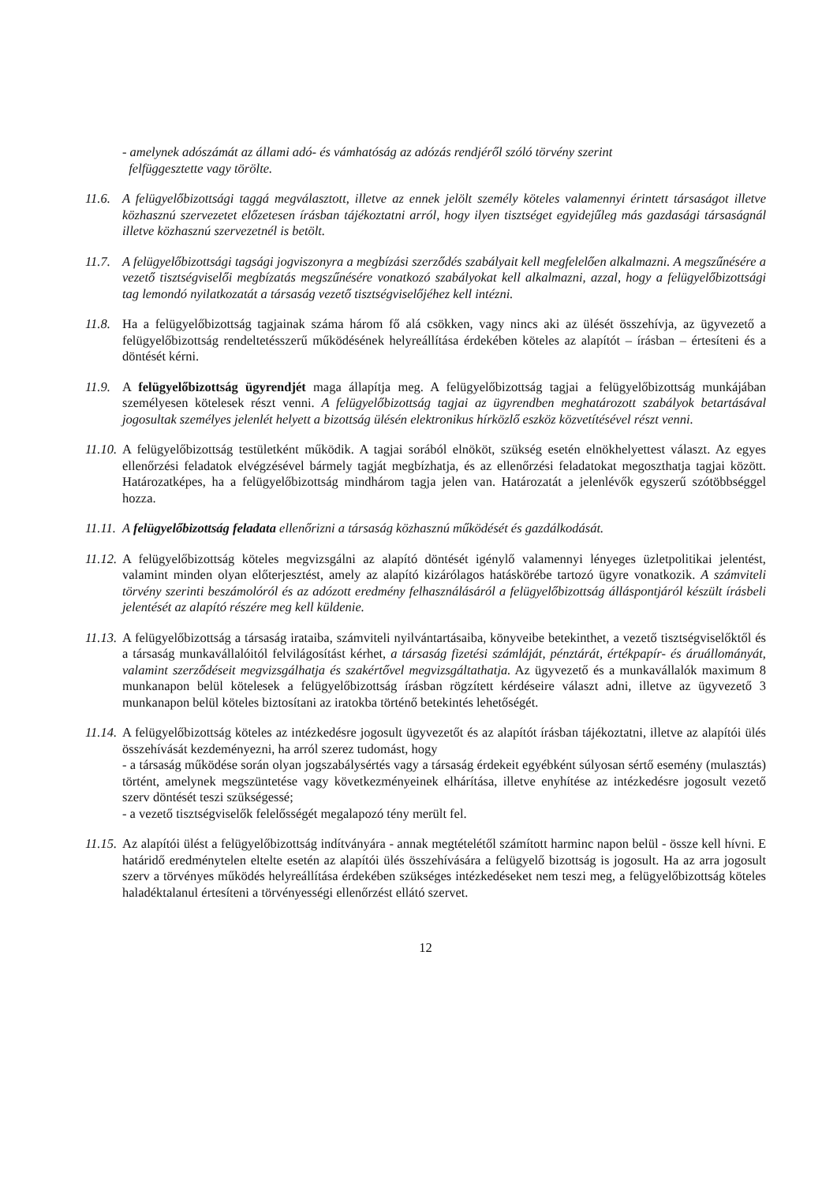- amelynek adószámát az állami adó- és vámhatóság az adózás rendjéről szóló törvény szerint
felfüggesztette vagy törölte.
11.6.
A felügyelőbizottsági taggá megválasztott, illetve az ennek jelölt személy köteles valamennyi érintett társaságot illetve közhasznú szervezetet előzetesen írásban tájékoztatni arról, hogy ilyen tisztséget egyidejűleg más gazdasági társaságnál illetve közhasznú szervezetnél is betölt.
11.7.
A felügyelőbizottsági tagsági jogviszonyra a megbízási szerződés szabályait kell megfelelően alkalmazni. A megszűnésére a vezető tisztségviselői megbízatás megszűnésére vonatkozó szabályokat kell alkalmazni, azzal, hogy a felügyelőbizottsági tag lemondó nyilatkozatát a társaság vezető tisztségviselőjéhez kell intézni.
11.8.
Ha a felügyelőbizottság tagjainak száma három fő alá csökken, vagy nincs aki az ülését összehívja, az ügyvezető a felügyelőbizottság rendeltetésszerű működésének helyreállítása érdekében köteles az alapítót – írásban – értesíteni és a döntését kérni.
11.9.
A felügyelőbizottság ügyrendjét maga állapítja meg. A felügyelőbizottság tagjai a felügyelőbizottság munkájában személyesen kötelesek részt venni. A felügyelőbizottság tagjai az ügyrendben meghatározott szabályok betartásával jogosultak személyes jelenlét helyett a bizottság ülésén elektronikus hírközlő eszköz közvetítésével részt venni.
11.10.
A felügyelőbizottság testületként működik. A tagjai sorából elnököt, szükség esetén elnökhelyettest választ. Az egyes ellenőrzési feladatok elvégzésével bármely tagját megbízhatja, és az ellenőrzési feladatokat megoszthatja tagjai között. Határozatképes, ha a felügyelőbizottság mindhárom tagja jelen van. Határozatát a jelenlévők egyszerű szótöbbséggel hozza.
11.11.
A felügyelőbizottság feladata ellenőrizni a társaság közhasznú működését és gazdálkodását.
11.12.
A felügyelőbizottság köteles megvizsgálni az alapító döntését igénylő valamennyi lényeges üzletpolitikai jelentést, valamint minden olyan előterjesztést, amely az alapító kizárólagos hatáskörébe tartozó ügyre vonatkozik. A számviteli törvény szerinti beszámolóról és az adózott eredmény felhasználásáról a felügyelőbizottság álláspontjáról készült írásbeli jelentését az alapító részére meg kell küldenie.
11.13.
A felügyelőbizottság a társaság irataiba, számviteli nyilvántartásaiba, könyveibe betekinthet, a vezető tisztségviselőktől és a társaság munkavállalóitól felvilágosítást kérhet, a társaság fizetési számláját, pénztárát, értékpapír- és áruállományát, valamint szerződéseit megvizsgálhatja és szakértővel megvizsgáltathatja. Az ügyvezető és a munkavállalók maximum 8 munkanapon belül kötelesek a felügyelőbizottság írásban rögzített kérdéseire választ adni, illetve az ügyvezető 3 munkanapon belül köteles biztosítani az iratokba történő betekintés lehetőségét.
11.14.
A felügyelőbizottság köteles az intézkedésre jogosult ügyvezetőt és az alapítót írásban tájékoztatni, illetve az alapítói ülés összehívását kezdeményezni, ha arról szerez tudomást, hogy
- a társaság működése során olyan jogszabálysértés vagy a társaság érdekeit egyébként súlyosan sértő esemény (mulasztás) történt, amelynek megszüntetése vagy következményeinek elhárítása, illetve enyhítése az intézkedésre jogosult vezető szerv döntését teszi szükségessé;
- a vezető tisztségviselők felelősségét megalapozó tény merült fel.
11.15.
Az alapítói ülést a felügyelőbizottság indítványára - annak megtételétől számított harminc napon belül - össze kell hívni. E határidő eredménytelen eltelte esetén az alapítói ülés összehívására a felügyelő bizottság is jogosult. Ha az arra jogosult szerv a törvényes működés helyreállítása érdekében szükséges intézkedéseket nem teszi meg, a felügyelőbizottság köteles haladéktalanul értesíteni a törvényességi ellenőrzést ellátó szervet.
12